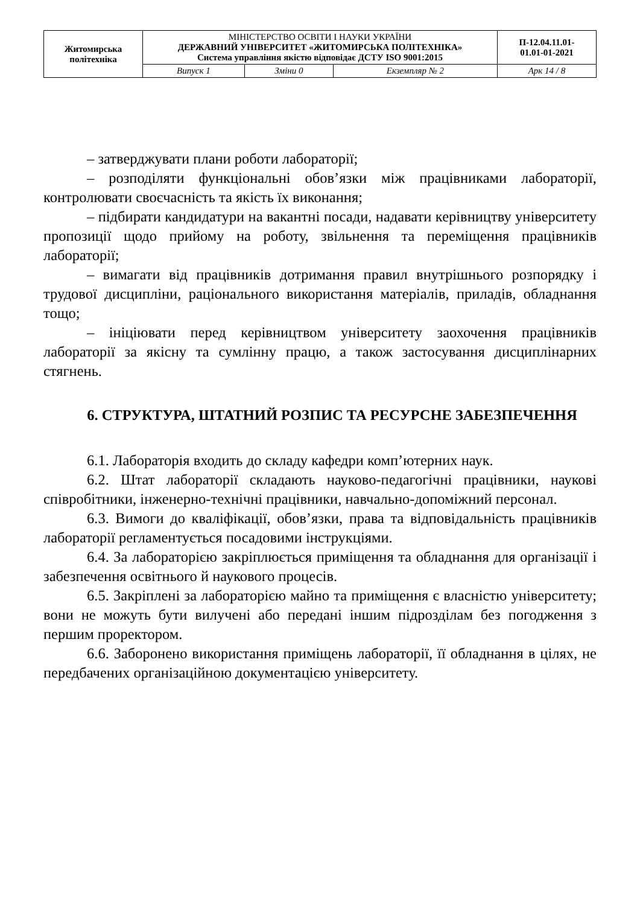| Житомирська політехніка | МІНІСТЕРСТВО ОСВІТИ І НАУКИ УКРАЇНИ ДЕРЖАВНИЙ УНІВЕРСИТЕТ «ЖИТОМИРСЬКА ПОЛІТЕХНІКА» Система управління якістю відповідає ДСТУ ISO 9001:2015 | | | П-12.04.11.01- 01.01-01-2021 |
| | Випуск 1 | Зміни 0 | Екземпляр № 2 | Арк 14 / 8 |
– затверджувати плани роботи лабораторії;
– розподіляти функціональні обов’язки між працівниками лабораторії, контролювати своєчасність та якість їх виконання;
– підбирати кандидатури на вакантні посади, надавати керівництву університету пропозиції щодо прийому на роботу, звільнення та переміщення працівників лабораторії;
– вимагати від працівників дотримання правил внутрішнього розпорядку і трудової дисципліни, раціонального використання матеріалів, приладів, обладнання тощо;
– ініціювати перед керівництвом університету заохочення працівників лабораторії за якісну та сумлінну працю, а також застосування дисциплінарних стягнень.
6. СТРУКТУРА, ШТАТНИЙ РОЗПИС ТА РЕСУРСНЕ ЗАБЕЗПЕЧЕННЯ
6.1. Лабораторія входить до складу кафедри комп’ютерних наук.
6.2. Штат лабораторії складають науково-педагогічні працівники, наукові співробітники, інженерно-технічні працівники, навчально-допоміжний персонал.
6.3. Вимоги до кваліфікації, обов’язки, права та відповідальність працівників лабораторії регламентується посадовими інструкціями.
6.4. За лабораторією закріплюється приміщення та обладнання для організації і забезпечення освітнього й наукового процесів.
6.5. Закріплені за лабораторією майно та приміщення є власністю університету; вони не можуть бути вилучені або передані іншим підрозділам без погодження з першим проректором.
6.6. Заборонено використання приміщень лабораторії, її обладнання в цілях, не передбачених організаційною документацією університету.